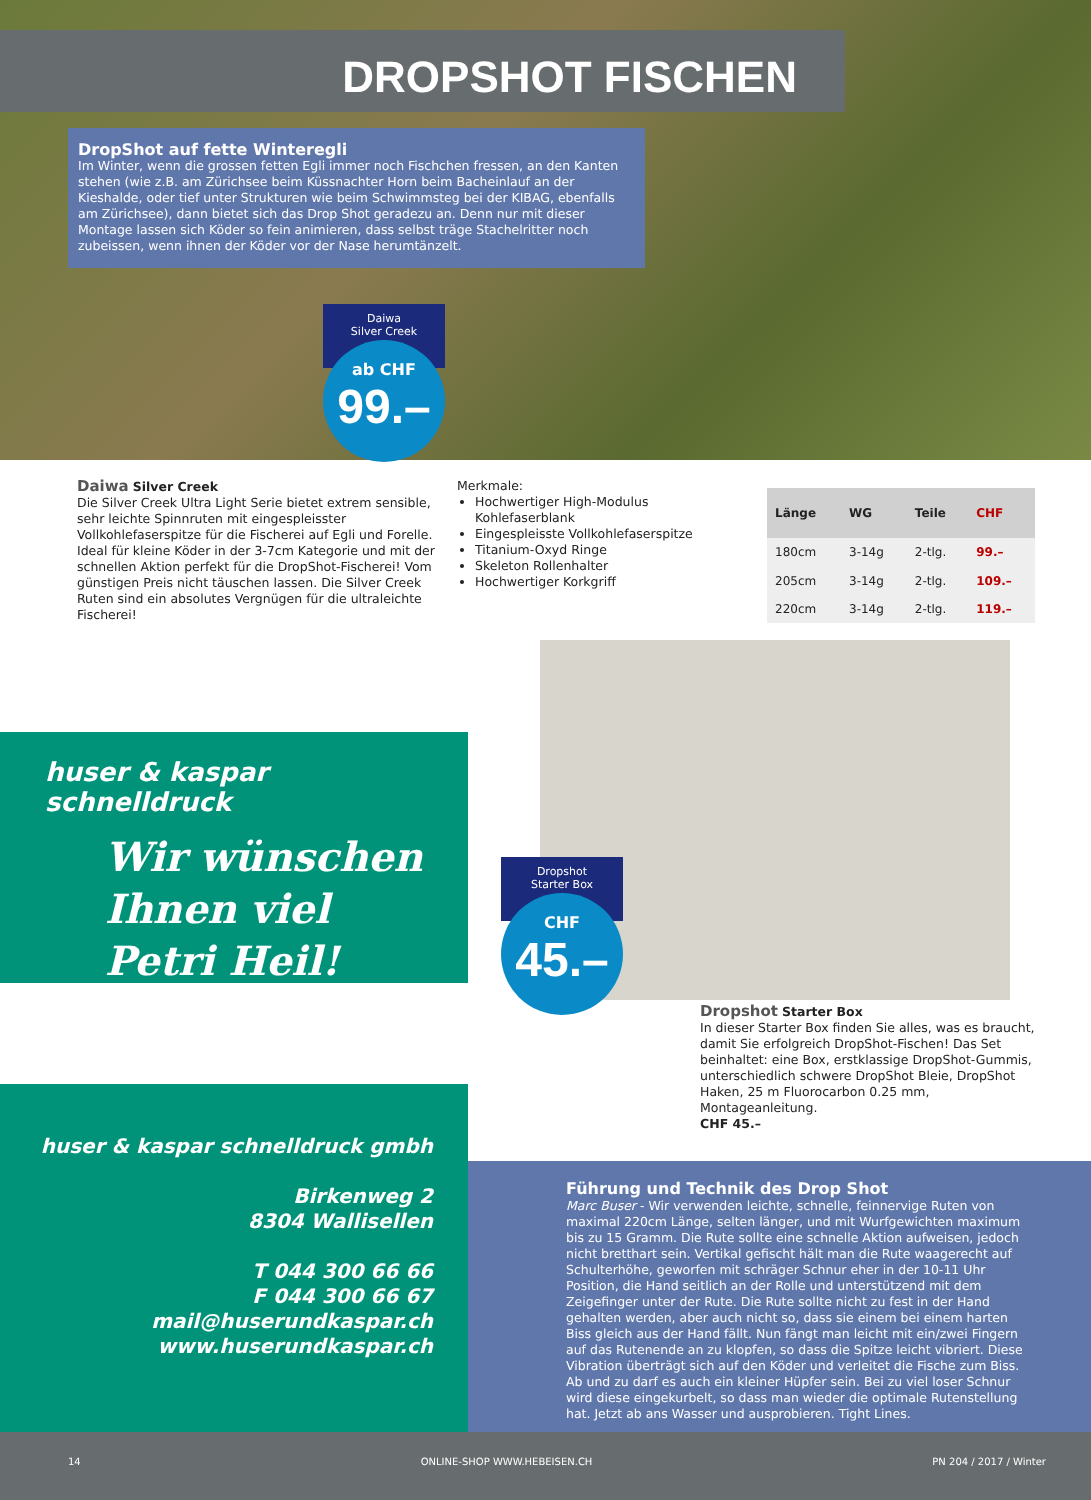DROPSHOT FISCHEN
DropShot auf fette Winteregli
Im Winter, wenn die grossen fetten Egli immer noch Fischchen fressen, an den Kanten stehen (wie z.B. am Zürichsee beim Küssnachter Horn beim Bacheinlauf an der Kieshalde, oder tief unter Strukturen wie beim Schwimmsteg bei der KIBAG, ebenfalls am Zürichsee), dann bietet sich das Drop Shot geradezu an. Denn nur mit dieser Montage lassen sich Köder so fein animieren, dass selbst träge Stachelritter noch zubeissen, wenn ihnen der Köder vor der Nase herumtänzelt.
Daiwa
Silver Creek
ab CHF
99.–
Daiwa Silver Creek
Die Silver Creek Ultra Light Serie bietet extrem sensible, sehr leichte Spinnruten mit eingespleisster Vollkohlefaserspitze für die Fischerei auf Egli und Forelle. Ideal für kleine Köder in der 3-7cm Kategorie und mit der schnellen Aktion perfekt für die DropShot-Fischerei! Vom günstigen Preis nicht täuschen lassen. Die Silver Creek Ruten sind ein absolutes Vergnügen für die ultraleichte Fischerei!
Merkmale:
Hochwertiger High-Modulus Kohlefaserblank
Eingespleisste Vollkohlefaserspitze
Titanium-Oxyd Ringe
Skeleton Rollenhalter
Hochwertiger Korkgriff
| Länge | WG | Teile | CHF |
| --- | --- | --- | --- |
| 180cm | 3-14g | 2-tlg. | 99.– |
| 205cm | 3-14g | 2-tlg. | 109.– |
| 220cm | 3-14g | 2-tlg. | 119.– |
Dropshot
Starter Box
CHF
45.–
huser & kaspar schnelldruck
Wir wünschen
Ihnen viel
Petri Heil!
huser & kaspar schnelldruck gmbh
Birkenweg 2
8304 Wallisellen
T 044 300 66 66
F 044 300 66 67
mail@huserundkaspar.ch
www.huserundkaspar.ch
Dropshot Starter Box
In dieser Starter Box finden Sie alles, was es braucht, damit Sie erfolgreich DropShot-Fischen! Das Set beinhaltet: eine Box, erstklassige DropShot-Gummis, unterschiedlich schwere DropShot Bleie, DropShot Haken, 25 m Fluorocarbon 0.25 mm, Montageanleitung.
CHF 45.–
Führung und Technik des Drop Shot
Marc Buser - Wir verwenden leichte, schnelle, feinnervige Ruten von maximal 220cm Länge, selten länger, und mit Wurfgewichten maximum bis zu 15 Gramm. Die Rute sollte eine schnelle Aktion aufweisen, jedoch nicht bretthart sein. Vertikal gefischt hält man die Rute waagerecht auf Schulterhöhe, geworfen mit schräger Schnur eher in der 10-11 Uhr Position, die Hand seitlich an der Rolle und unterstützend mit dem Zeigefinger unter der Rute. Die Rute sollte nicht zu fest in der Hand gehalten werden, aber auch nicht so, dass sie einem bei einem harten Biss gleich aus der Hand fällt. Nun fängt man leicht mit ein/zwei Fingern auf das Rutenende an zu klopfen, so dass die Spitze leicht vibriert. Diese Vibration überträgt sich auf den Köder und verleitet die Fische zum Biss. Ab und zu darf es auch ein kleiner Hüpfer sein. Bei zu viel loser Schnur wird diese eingekurbelt, so dass man wieder die optimale Rutenstellung hat. Jetzt ab ans Wasser und ausprobieren. Tight Lines.
14 ONLINE-SHOP WWW.HEBEISEN.CH PN 204 / 2017 / Winter